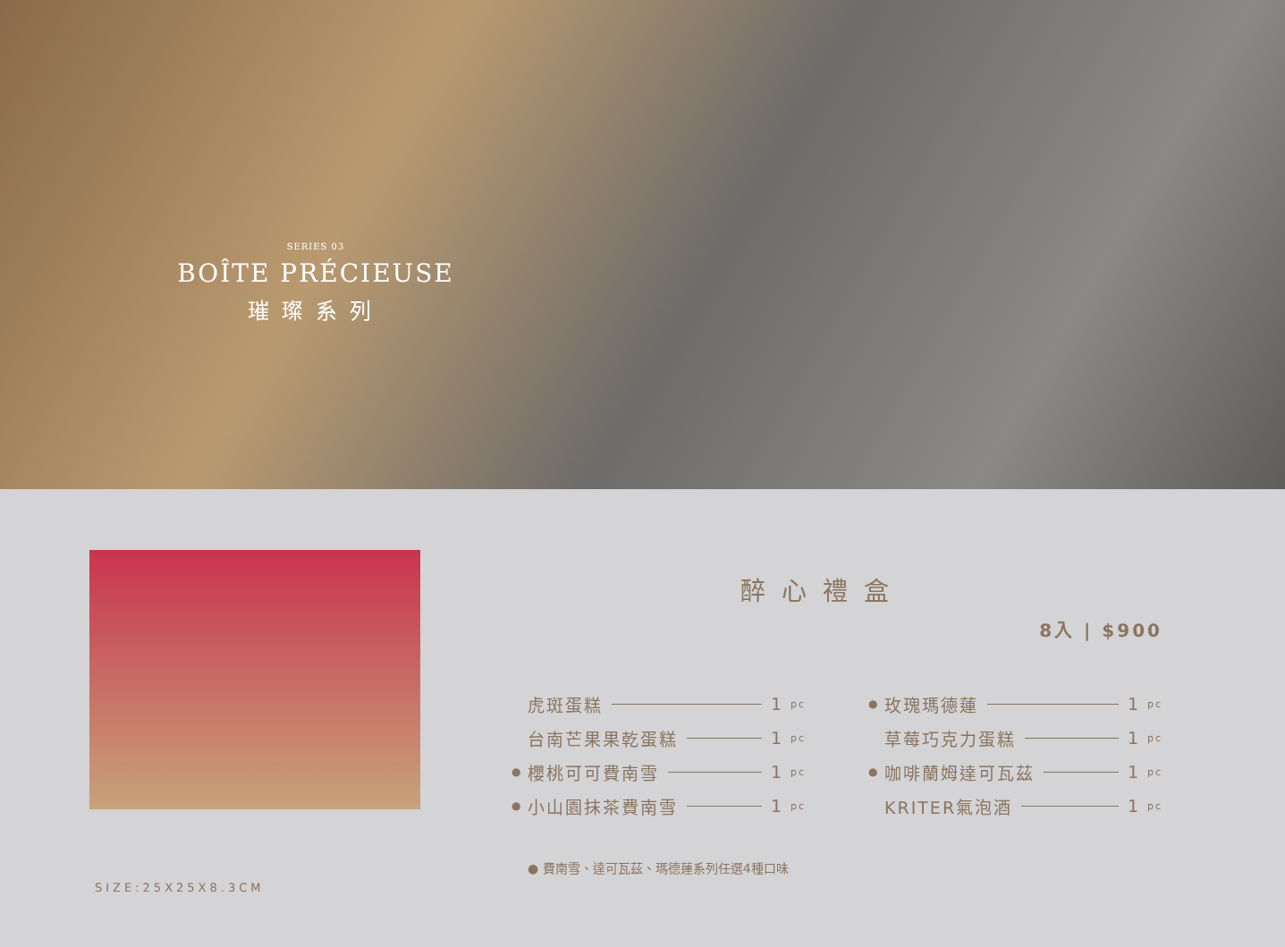SERIES 03
BOÎTE PRÉCIEUSE
璀璨系列
SIZE:25X25X8.3CM
醉心禮盒
8入 | $900
虎斑蛋糕 1 pc
台南芒果果乾蛋糕 1 pc
● 櫻桃可可費南雪 1 pc
● 小山園抹茶費南雪 1 pc
● 玫瑰瑪德蓮 1 pc
草莓巧克力蛋糕 1 pc
● 咖啡蘭姆達可瓦茲 1 pc
KRITER氣泡酒 1 pc
● 費南雪、達可瓦茲、瑪德蓮系列任選4種口味